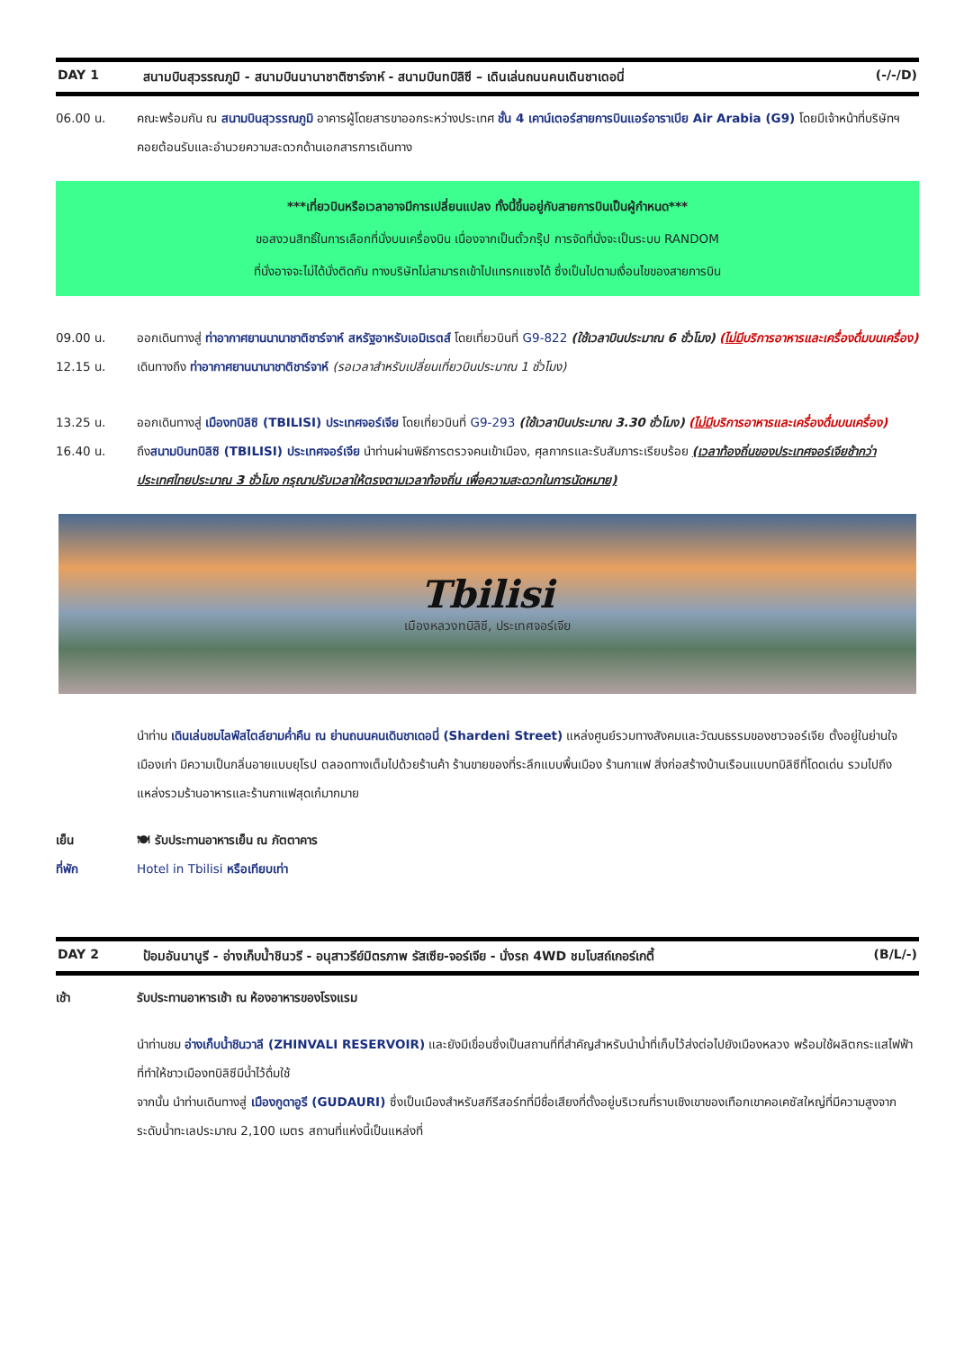DAY 1 สนามบินสุวรรณภูมิ - สนามบินนานาชาติซาร์จาห์ - สนามบินทบิลิซี – เดินเล่นถนนคนเดินชาเดอนี่ (-/-/D)
06.00 น. คณะพร้อมกัน ณ สนามบินสุวรรณภูมิ อาคารผู้โดยสารขาออกระหว่างประเทศ ชั้น 4 เคาน์เตอร์สายการบินแอร์อาราเบีย Air Arabia (G9) โดยมีเจ้าหน้าที่บริษัทฯ คอยต้อนรับและอำนวยความสะดวกด้านเอกสารการเดินทาง
***เที่ยวบินหรือเวลาอาจมีการเปลี่ยนแปลง ทั้งนี้ขึ้นอยู่กับสายการบินเป็นผู้กำหนด***
ขอสงวนสิทธิ์ในการเลือกที่นั่งบนเครื่องบิน เนื่องจากเป็นตั๋วกรุ๊ป การจัดที่นั่งจะเป็นระบบ RANDOM
ที่นั่งอาจจะไม่ได้นั่งติดกัน ทางบริษัทไม่สามารถเข้าไปแทรกแซงได้ ซึ่งเป็นไปตามเงื่อนไขของสายการบิน
09.00 น. ออกเดินทางสู่ ท่าอากาศยานนานาชาติชาร์จาห์ สหรัฐอาหรับเอมิเรตส์ โดยเที่ยวบินที่ G9-822 (ใช้เวลาบินประมาณ 6 ชั่วโมง) (ไม่มีบริการอาหารและเครื่องดื่มบนเครื่อง)
12.15 น. เดินทางถึง ท่าอากาศยานนานาชาติชาร์จาห์ (รอเวลาสำหรับเปลี่ยนเที่ยวบินประมาณ 1 ชั่วโมง)
13.25 น. ออกเดินทางสู่ เมืองทบิลิซิ (TBILISI) ประเทศจอร์เจีย โดยเที่ยวบินที่ G9-293 (ใช้เวลาบินประมาณ 3.30 ชั่วโมง) (ไม่มีบริการอาหารและเครื่องดื่มบนเครื่อง)
16.40 น. ถึงสนามบินทบิลิซิ (TBILISI) ประเทศจอร์เจีย นำท่านผ่านพิธีการตรวจคนเข้าเมือง, ศุลกากรและรับสัมภาระเรียบร้อย (เวลาท้องถิ่นของประเทศจอร์เจียช้ากว่าประเทศไทยประมาณ 3 ชั่วโมง กรุณาปรับเวลาให้ตรงตามเวลาท้องถิ่น เพื่อความสะดวกในการนัดหมาย)
Tbilisi
เมืองหลวงทบิลิซี, ประเทศจอร์เจีย
นำท่าน เดินเล่นชมไลฟ์สไตล์ยามค่ำคืน ณ ย่านถนนคนเดินชาเดอนี่ (Shardeni Street) แหล่งศูนย์รวมทางสังคมและวัฒนธรรมของชาวจอร์เจีย ตั้งอยู่ในย่านใจเมืองเก่า มีความเป็นกลิ่นอายแบบยุโรป ตลอดทางเต็มไปด้วยร้านค้า ร้านขายของที่ระลึกแบบพื้นเมือง ร้านกาแฟ สิ่งก่อสร้างบ้านเรือนแบบทบิลิซีที่โดดเด่น รวมไปถึงแหล่งรวมร้านอาหารและร้านกาแฟสุดเก๋มากมาย
เย็น 🍽 รับประทานอาหารเย็น ณ ภัตตาคาร
ที่พัก Hotel in Tbilisi หรือเทียบเท่า
DAY 2 ป้อมอันนานูรี - อ่างเก็บน้ำชินวรี - อนุสาวรีย์มิตรภาพ รัสเซีย-จอร์เจีย - นั่งรถ 4WD ชมโบสถ์เกอร์เกตี้ (B/L/-)
เช้า รับประทานอาหารเช้า ณ ห้องอาหารของโรงแรม
นำท่านชม อ่างเก็บน้ำชินวาลี (ZHINVALI RESERVOIR) และยังมีเขื่อนซึ่งเป็นสถานที่ที่สำคัญสำหรับนำน้ำที่เก็บไว้ส่งต่อไปยังเมืองหลวง พร้อมใช้ผลิตกระแสไฟฟ้า ที่ทำให้ชาวเมืองทบิลิซีมีน้ำไว้ดื่มใช้
จากนั้น นำท่านเดินทางสู่ เมืองกูดาอูรี (GUDAURI) ซึ่งเป็นเมืองสำหรับสกีรีสอร์ทที่มีชื่อเสียงที่ตั้งอยู่บริเวณที่ราบเชิงเขาของเทือกเขาคอเคซัสใหญ่ที่มีความสูงจากระดับน้ำทะเลประมาณ 2,100 เมตร สถานที่แห่งนี้เป็นแหล่งที่